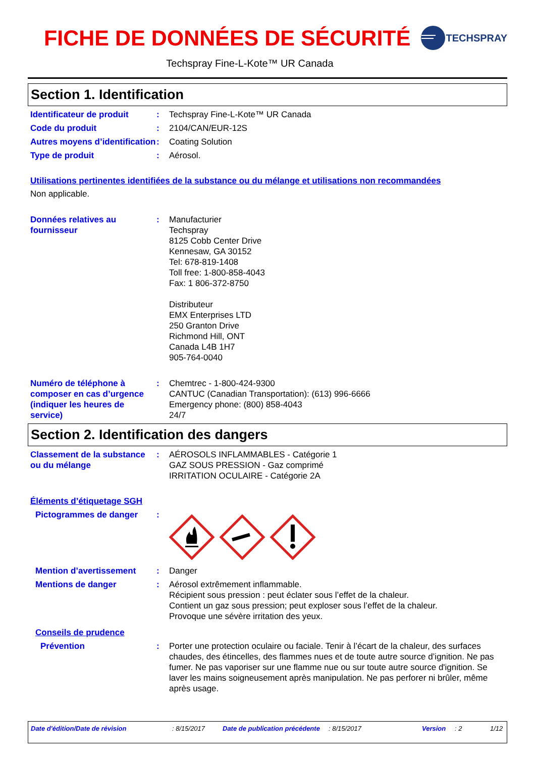FICHE DE DONNÉES DE SÉCURITÉ
TECHSPRAY
Techspray Fine-L-Kote™ UR Canada
Section 1. Identification
Identificateur de produit
: Techspray Fine-L-Kote™ UR Canada
Code du produit : 2104/CAN/EUR-12S
Autres moyens d’identification
: Coating Solution
Type de produit : Aérosol.
Utilisations pertinentes identifiées de la substance ou du mélange et utilisations non recommandées
Non applicable.
Données relatives au fournisseur
: Manufacturier
Techspray
8125 Cobb Center Drive
Kennesaw, GA 30152
Tel: 678-819-1408
Toll free: 1-800-858-4043
Fax: 1 806-372-8750
Distributeur
EMX Enterprises LTD
250 Granton Drive
Richmond Hill, ONT
Canada L4B 1H7
905-764-0040
Numéro de téléphone à composer en cas d’urgence (indiquer les heures de service)
: Chemtrec - 1-800-424-9300
CANTUC (Canadian Transportation): (613) 996-6666
Emergency phone: (800) 858-4043
24/7
Section 2. Identification des dangers
Classement de la substance ou du mélange
: AÉROSOLS INFLAMMABLES - Catégorie 1
GAZ SOUS PRESSION - Gaz comprimé
IRRITATION OCULAIRE - Catégorie 2A
Éléments d’étiquetage SGH
Pictogrammes de danger :
Mention d’avertissement : Danger
Mentions de danger : Aérosol extrêmement inflammable.
Récipient sous pression : peut éclater sous l’effet de la chaleur.
Contient un gaz sous pression; peut exploser sous l’effet de la chaleur.
Provoque une sévère irritation des yeux.
Conseils de prudence
Prévention : Porter une protection oculaire ou faciale. Tenir à l’écart de la chaleur, des surfaces chaudes, des étincelles, des flammes nues et de toute autre source d’ignition. Ne pas fumer. Ne pas vaporiser sur une flamme nue ou sur toute autre source d'ignition. Se laver les mains soigneusement après manipulation. Ne pas perforer ni brûler, même après usage.
Date d'édition/Date de révision: 8/15/2017 Date de publication précédente: 8/15/2017 Version: 2 1/12